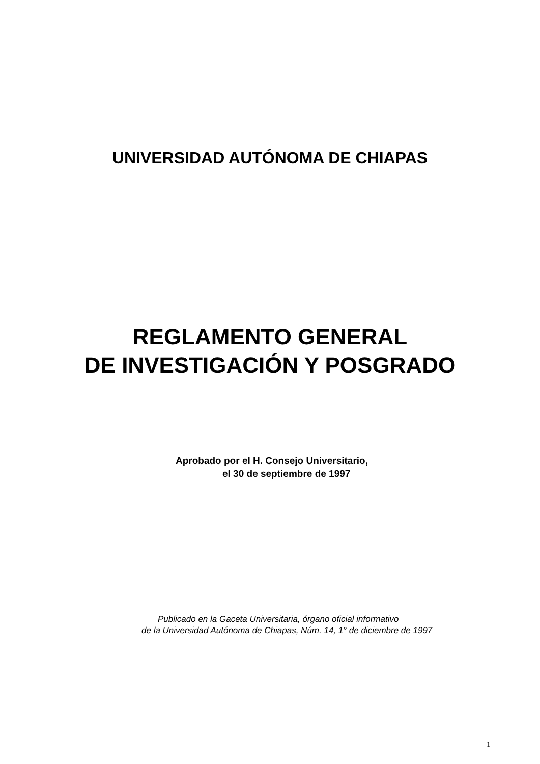UNIVERSIDAD AUTÓNOMA DE CHIAPAS
REGLAMENTO GENERAL
DE INVESTIGACIÓN Y POSGRADO
Aprobado por el H. Consejo Universitario,
el 30 de septiembre de 1997
Publicado en la Gaceta Universitaria, órgano oficial informativo
de la Universidad Autónoma de Chiapas, Núm. 14, 1° de diciembre de 1997
1